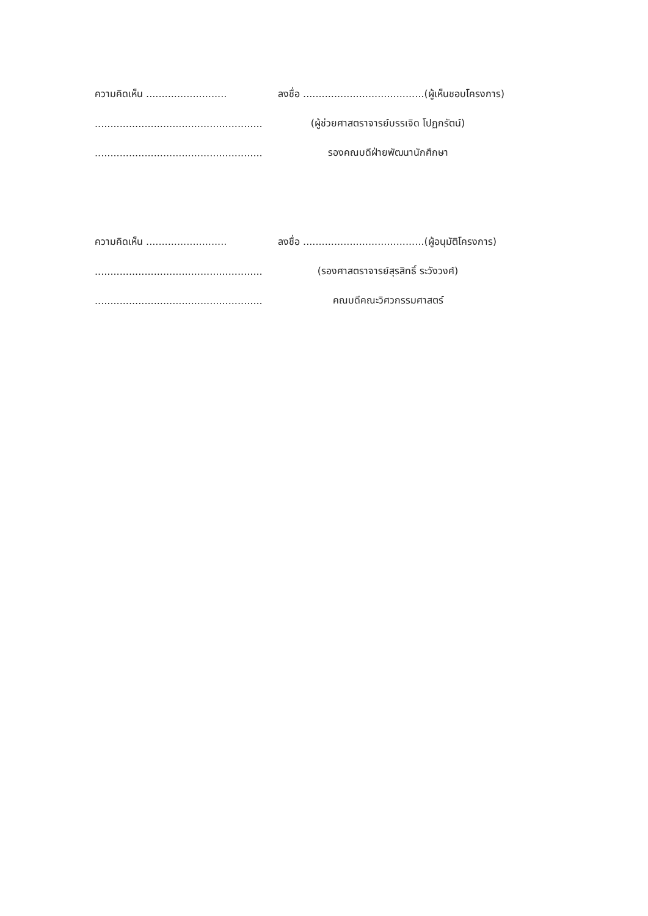ความคิดเห็น ..........................
ลงชื่อ .......................................(ผู้เห็นชอบโครงการ)
......................................................
(ผู้ช่วยศาสตราจารย์บรรเจิด โปฏกรัตน์)
......................................................
รองคณบดีฝ่ายพัฒนานักศึกษา
ความคิดเห็น ..........................
ลงชื่อ .......................................(ผู้อนุมัติโครงการ)
......................................................
(รองศาสตราจารย์สุรสิทธิ์ ระวังวงศ์)
......................................................
คณบดีคณะวิศวกรรมศาสตร์